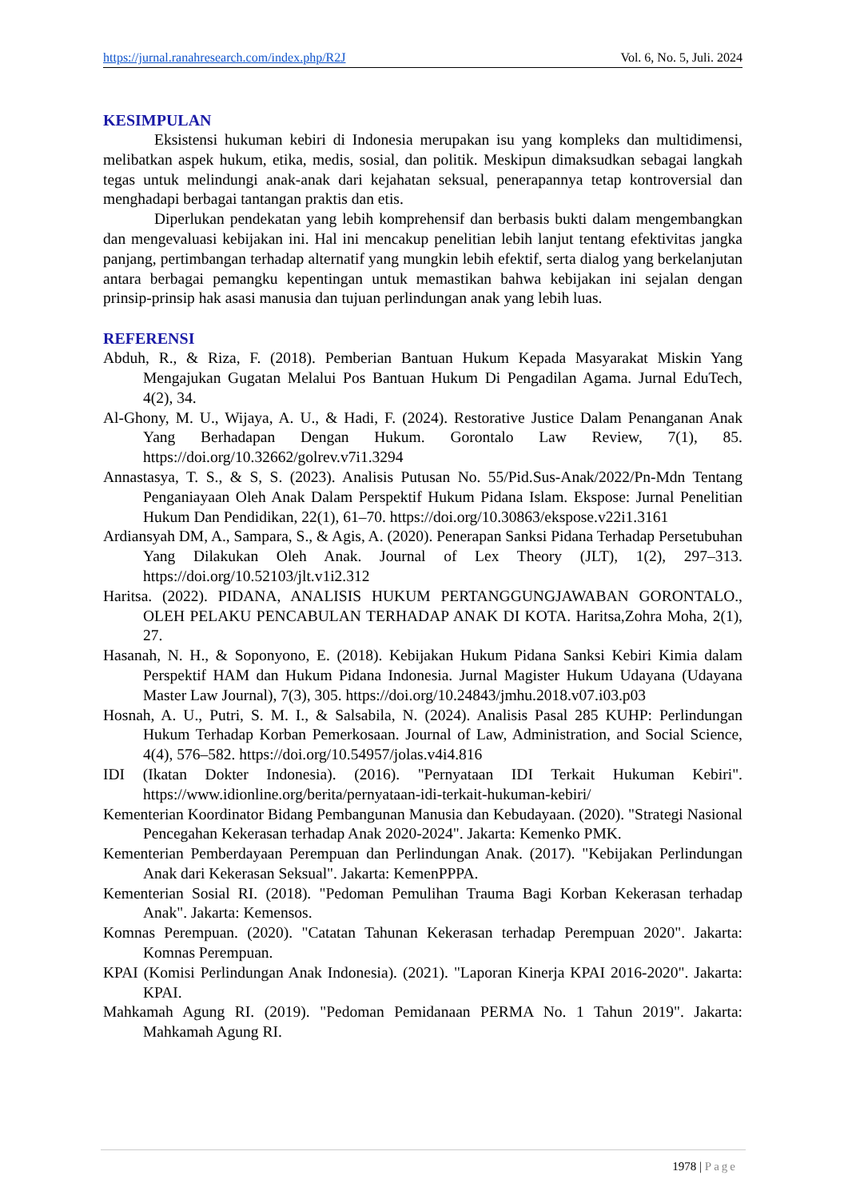https://jurnal.ranahresearch.com/index.php/R2J Vol. 6, No. 5, Juli. 2024
KESIMPULAN
Eksistensi hukuman kebiri di Indonesia merupakan isu yang kompleks dan multidimensi, melibatkan aspek hukum, etika, medis, sosial, dan politik. Meskipun dimaksudkan sebagai langkah tegas untuk melindungi anak-anak dari kejahatan seksual, penerapannya tetap kontroversial dan menghadapi berbagai tantangan praktis dan etis.
Diperlukan pendekatan yang lebih komprehensif dan berbasis bukti dalam mengembangkan dan mengevaluasi kebijakan ini. Hal ini mencakup penelitian lebih lanjut tentang efektivitas jangka panjang, pertimbangan terhadap alternatif yang mungkin lebih efektif, serta dialog yang berkelanjutan antara berbagai pemangku kepentingan untuk memastikan bahwa kebijakan ini sejalan dengan prinsip-prinsip hak asasi manusia dan tujuan perlindungan anak yang lebih luas.
REFERENSI
Abduh, R., & Riza, F. (2018). Pemberian Bantuan Hukum Kepada Masyarakat Miskin Yang Mengajukan Gugatan Melalui Pos Bantuan Hukum Di Pengadilan Agama. Jurnal EduTech, 4(2), 34.
Al-Ghony, M. U., Wijaya, A. U., & Hadi, F. (2024). Restorative Justice Dalam Penanganan Anak Yang Berhadapan Dengan Hukum. Gorontalo Law Review, 7(1), 85. https://doi.org/10.32662/golrev.v7i1.3294
Annastasya, T. S., & S, S. (2023). Analisis Putusan No. 55/Pid.Sus-Anak/2022/Pn-Mdn Tentang Penganiayaan Oleh Anak Dalam Perspektif Hukum Pidana Islam. Ekspose: Jurnal Penelitian Hukum Dan Pendidikan, 22(1), 61–70. https://doi.org/10.30863/ekspose.v22i1.3161
Ardiansyah DM, A., Sampara, S., & Agis, A. (2020). Penerapan Sanksi Pidana Terhadap Persetubuhan Yang Dilakukan Oleh Anak. Journal of Lex Theory (JLT), 1(2), 297–313. https://doi.org/10.52103/jlt.v1i2.312
Haritsa. (2022). PIDANA, ANALISIS HUKUM PERTANGGUNGJAWABAN GORONTALO., OLEH PELAKU PENCABULAN TERHADAP ANAK DI KOTA. Haritsa,Zohra Moha, 2(1), 27.
Hasanah, N. H., & Soponyono, E. (2018). Kebijakan Hukum Pidana Sanksi Kebiri Kimia dalam Perspektif HAM dan Hukum Pidana Indonesia. Jurnal Magister Hukum Udayana (Udayana Master Law Journal), 7(3), 305. https://doi.org/10.24843/jmhu.2018.v07.i03.p03
Hosnah, A. U., Putri, S. M. I., & Salsabila, N. (2024). Analisis Pasal 285 KUHP: Perlindungan Hukum Terhadap Korban Pemerkosaan. Journal of Law, Administration, and Social Science, 4(4), 576–582. https://doi.org/10.54957/jolas.v4i4.816
IDI (Ikatan Dokter Indonesia). (2016). "Pernyataan IDI Terkait Hukuman Kebiri". https://www.idionline.org/berita/pernyataan-idi-terkait-hukuman-kebiri/
Kementerian Koordinator Bidang Pembangunan Manusia dan Kebudayaan. (2020). "Strategi Nasional Pencegahan Kekerasan terhadap Anak 2020-2024". Jakarta: Kemenko PMK.
Kementerian Pemberdayaan Perempuan dan Perlindungan Anak. (2017). "Kebijakan Perlindungan Anak dari Kekerasan Seksual". Jakarta: KemenPPPA.
Kementerian Sosial RI. (2018). "Pedoman Pemulihan Trauma Bagi Korban Kekerasan terhadap Anak". Jakarta: Kemensos.
Komnas Perempuan. (2020). "Catatan Tahunan Kekerasan terhadap Perempuan 2020". Jakarta: Komnas Perempuan.
KPAI (Komisi Perlindungan Anak Indonesia). (2021). "Laporan Kinerja KPAI 2016-2020". Jakarta: KPAI.
Mahkamah Agung RI. (2019). "Pedoman Pemidanaan PERMA No. 1 Tahun 2019". Jakarta: Mahkamah Agung RI.
1978 | Page